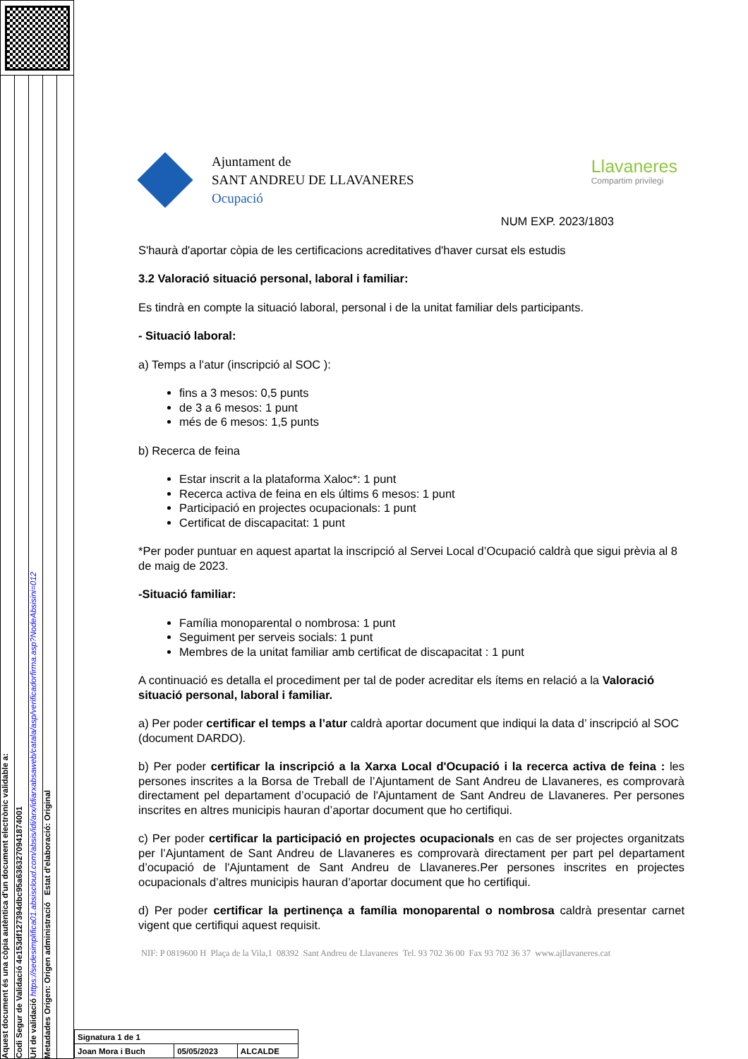Aquest document és una còpia autèntica d'un document electrònic validable a:
Codi Segur de Validació 4e153df127394dbc95a6363270941874001
Url de validació https://sedesimplifica01.absiscloud.com/absis/idi/arx/idiarxabsaweb/catala/asp/verificadorfirma.asp?NodeAbsisini=012
Metadades Origen: Origen administració Estat d'elaboració: Original
Ajuntament de
SANT ANDREU DE LLAVANERES
Ocupació
Llavaneres
Compartim privilegi
NUM EXP. 2023/1803
S'haurà d'aportar còpia de les certificacions acreditatives d'haver cursat els estudis
3.2 Valoració situació personal, laboral i familiar:
Es tindrà en compte la situació laboral, personal i de la unitat familiar dels participants.
- Situació laboral:
a) Temps a l’atur (inscripció al SOC ):
fins a 3 mesos: 0,5 punts
de 3 a 6 mesos: 1 punt
més de 6 mesos: 1,5 punts
b) Recerca de feina
Estar inscrit a la plataforma Xaloc*: 1 punt
Recerca activa de feina en els últims 6 mesos: 1 punt
Participació en projectes ocupacionals: 1 punt
Certificat de discapacitat: 1 punt
*Per poder puntuar en aquest apartat la inscripció al Servei Local d’Ocupació caldrà que sigui prèvia al 8 de maig de 2023.
-Situació familiar:
Família monoparental o nombrosa: 1 punt
Seguiment per serveis socials: 1 punt
Membres de la unitat familiar amb certificat de discapacitat : 1 punt
A continuació es detalla el procediment per tal de poder acreditar els ítems en relació a la Valoració situació personal, laboral i familiar.
a) Per poder certificar el temps a l’atur caldrà aportar document que indiqui la data d’ inscripció al SOC (document DARDO).
b) Per poder certificar la inscripció a la Xarxa Local d'Ocupació i la recerca activa de feina : les persones inscrites a la Borsa de Treball de l’Ajuntament de Sant Andreu de Llavaneres, es comprovarà directament pel departament d’ocupació de l'Ajuntament de Sant Andreu de Llavaneres. Per persones inscrites en altres municipis hauran d’aportar document que ho certifiqui.
c) Per poder certificar la participació en projectes ocupacionals en cas de ser projectes organitzats per l’Ajuntament de Sant Andreu de Llavaneres es comprovarà directament per part pel departament d’ocupació de l'Ajuntament de Sant Andreu de Llavaneres.Per persones inscrites en projectes ocupacionals d’altres municipis hauran d’aportar document que ho certifiqui.
d) Per poder certificar la pertinença a família monoparental o nombrosa caldrà presentar carnet vigent que certifiqui aquest requisit.
NIF: P 0819600 H Plaça de la Vila,1 08392 Sant Andreu de Llavaneres Tel. 93 702 36 00 Fax 93 702 36 37 www.ajllavaneres.cat
| Signatura 1 de 1 | | |
| Joan Mora i Buch | 05/05/2023 | ALCALDE |